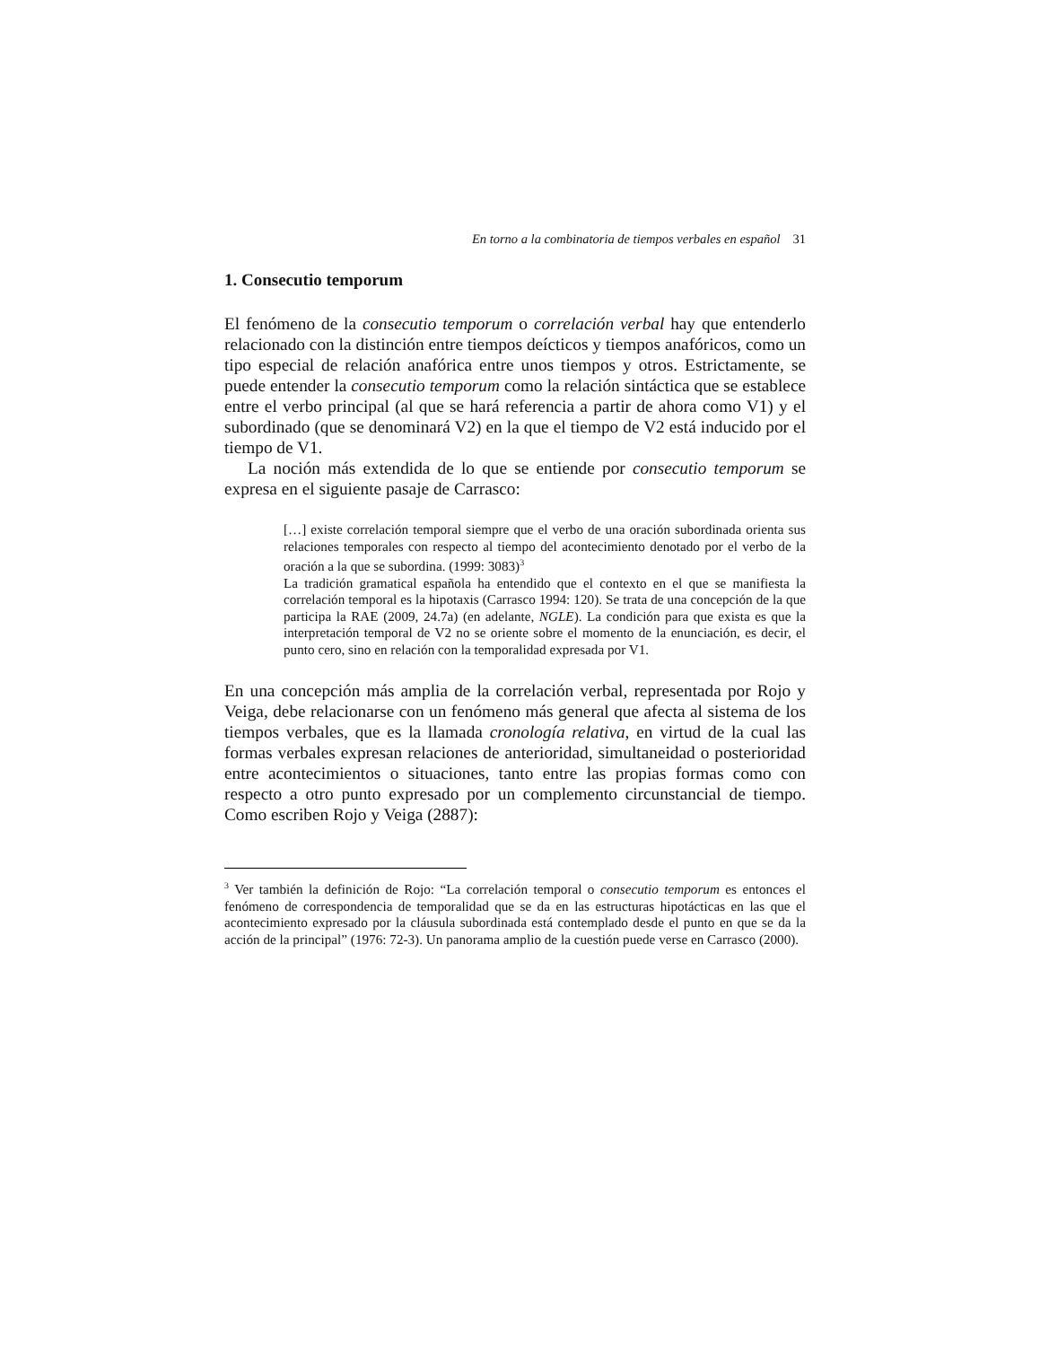En torno a la combinatoria de tiempos verbales en español 31
1. Consecutio temporum
El fenómeno de la consecutio temporum o correlación verbal hay que entenderlo relacionado con la distinción entre tiempos deícticos y tiempos anafóricos, como un tipo especial de relación anafórica entre unos tiempos y otros. Estrictamente, se puede entender la consecutio temporum como la relación sintáctica que se establece entre el verbo principal (al que se hará referencia a partir de ahora como V1) y el subordinado (que se denominará V2) en la que el tiempo de V2 está inducido por el tiempo de V1.
La noción más extendida de lo que se entiende por consecutio temporum se expresa en el siguiente pasaje de Carrasco:
[…] existe correlación temporal siempre que el verbo de una oración subordinada orienta sus relaciones temporales con respecto al tiempo del acontecimiento denotado por el verbo de la oración a la que se subordina. (1999: 3083)<sup>3</sup>
La tradición gramatical española ha entendido que el contexto en el que se manifiesta la correlación temporal es la hipotaxis (Carrasco 1994: 120). Se trata de una concepción de la que participa la RAE (2009, 24.7a) (en adelante, NGLE). La condición para que exista es que la interpretación temporal de V2 no se oriente sobre el momento de la enunciación, es decir, el punto cero, sino en relación con la temporalidad expresada por V1.
En una concepción más amplia de la correlación verbal, representada por Rojo y Veiga, debe relacionarse con un fenómeno más general que afecta al sistema de los tiempos verbales, que es la llamada cronología relativa, en virtud de la cual las formas verbales expresan relaciones de anterioridad, simultaneidad o posterioridad entre acontecimientos o situaciones, tanto entre las propias formas como con respecto a otro punto expresado por un complemento circunstancial de tiempo. Como escriben Rojo y Veiga (2887):
<sup>3</sup> Ver también la definición de Rojo: “La correlación temporal o consecutio temporum es entonces el fenómeno de correspondencia de temporalidad que se da en las estructuras hipotácticas en las que el acontecimiento expresado por la cláusula subordinada está contemplado desde el punto en que se da la acción de la principal” (1976: 72-3). Un panorama amplio de la cuestión puede verse en Carrasco (2000).